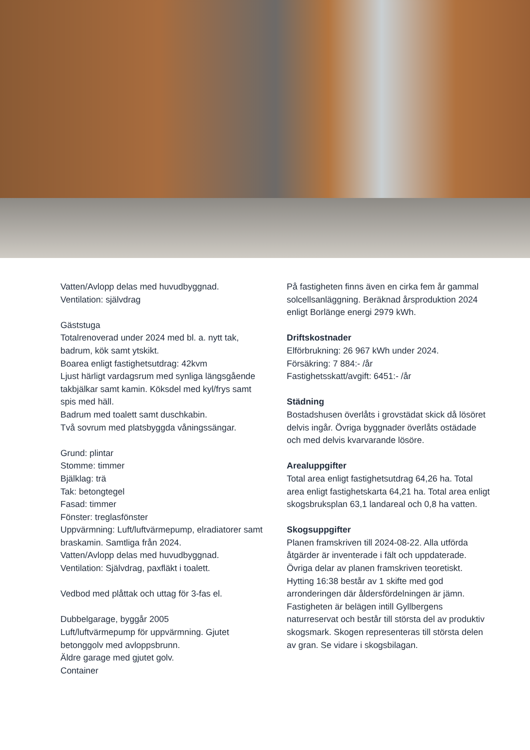Vatten/Avlopp delas med huvudbyggnad.
Ventilation: självdrag
Gäststuga
Totalrenoverad under 2024 med bl. a. nytt tak, badrum, kök samt ytskikt.
Boarea enligt fastighetsutdrag: 42kvm
Ljust härligt vardagsrum med synliga längsgående takbjälkar samt kamin. Köksdel med kyl/frys samt spis med häll.
Badrum med toalett samt duschkabin.
Två sovrum med platsbyggda våningssängar.
Grund: plintar
Stomme: timmer
Bjälklag: trä
Tak: betongtegel
Fasad: timmer
Fönster: treglasfönster
Uppvärmning: Luft/luftvärmepump, elradiatorer samt braskamin. Samtliga från 2024.
Vatten/Avlopp delas med huvudbyggnad.
Ventilation: Självdrag, paxfläkt i toalett.
Vedbod med plåttak och uttag för 3-fas el.
Dubbelgarage, byggår 2005
Luft/luftvärmepump för uppvärmning. Gjutet betonggolv med avloppsbrunn.
Äldre garage med gjutet golv.
Container
På fastigheten finns även en cirka fem år gammal solcellsanläggning. Beräknad årsproduktion 2024 enligt Borlänge energi 2979 kWh.
Driftskostnader
Elförbrukning: 26 967 kWh under 2024.
Försäkring: 7 884:- /år
Fastighetsskatt/avgift: 6451:- /år
Städning
Bostadshusen överlåts i grovstädat skick då lösöret delvis ingår. Övriga byggnader överlåts ostädade och med delvis kvarvarande lösöre.
Arealuppgifter
Total area enligt fastighetsutdrag 64,26 ha. Total area enligt fastighetskarta 64,21 ha. Total area enligt skogsbruksplan 63,1 landareal och 0,8 ha vatten.
Skogsuppgifter
Planen framskriven till 2024-08-22. Alla utförda åtgärder är inventerade i fält och uppdaterade. Övriga delar av planen framskriven teoretiskt. Hytting 16:38 består av 1 skifte med god arronderingen där åldersfördelningen är jämn. Fastigheten är belägen intill Gyllbergens naturreservat och består till största del av produktiv skogsmark. Skogen representeras till största delen av gran. Se vidare i skogsbilagan.